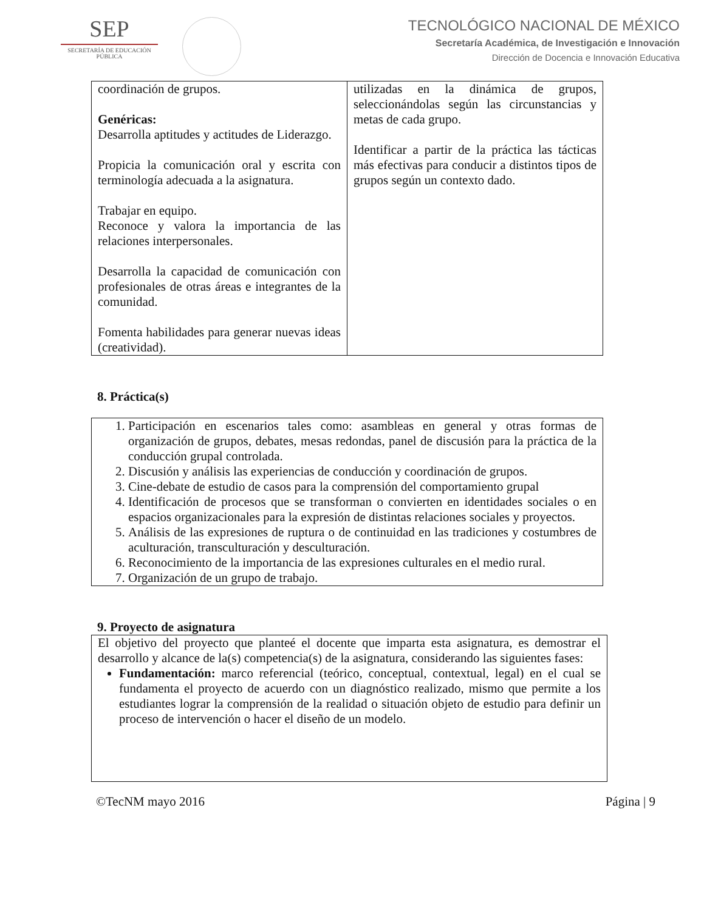SEP
SECRETARÍA DE EDUCACIÓN PÚBLICA
TECNOLÓGICO NACIONAL DE MÉXICO
Secretaría Académica, de Investigación e Innovación
Dirección de Docencia e Innovación Educativa
| coordinación de grupos. Genéricas: Desarrolla aptitudes y actitudes de Liderazgo. Propicia la comunicación oral y escrita con terminología adecuada a la asignatura. Trabajar en equipo. Reconoce y valora la importancia de las relaciones interpersonales. Desarrolla la capacidad de comunicación con profesionales de otras áreas e integrantes de la comunidad. Fomenta habilidades para generar nuevas ideas (creatividad). | utilizadas en la dinámica de grupos, seleccionándolas según las circunstancias y metas de cada grupo. Identificar a partir de la práctica las tácticas más efectivas para conducir a distintos tipos de grupos según un contexto dado. |
8. Práctica(s)
1. Participación en escenarios tales como: asambleas en general y otras formas de organización de grupos, debates, mesas redondas, panel de discusión para la práctica de la conducción grupal controlada.
2. Discusión y análisis las experiencias de conducción y coordinación de grupos.
3. Cine-debate de estudio de casos para la comprensión del comportamiento grupal
4. Identificación de procesos que se transforman o convierten en identidades sociales o en espacios organizacionales para la expresión de distintas relaciones sociales y proyectos.
5. Análisis de las expresiones de ruptura o de continuidad en las tradiciones y costumbres de aculturación, transculturación y desculturación.
6. Reconocimiento de la importancia de las expresiones culturales en el medio rural.
7. Organización de un grupo de trabajo.
9. Proyecto de asignatura
El objetivo del proyecto que planteé el docente que imparta esta asignatura, es demostrar el desarrollo y alcance de la(s) competencia(s) de la asignatura, considerando las siguientes fases:
Fundamentación: marco referencial (teórico, conceptual, contextual, legal) en el cual se fundamenta el proyecto de acuerdo con un diagnóstico realizado, mismo que permite a los estudiantes lograr la comprensión de la realidad o situación objeto de estudio para definir un proceso de intervención o hacer el diseño de un modelo.
©TecNM mayo 2016 Página | 9